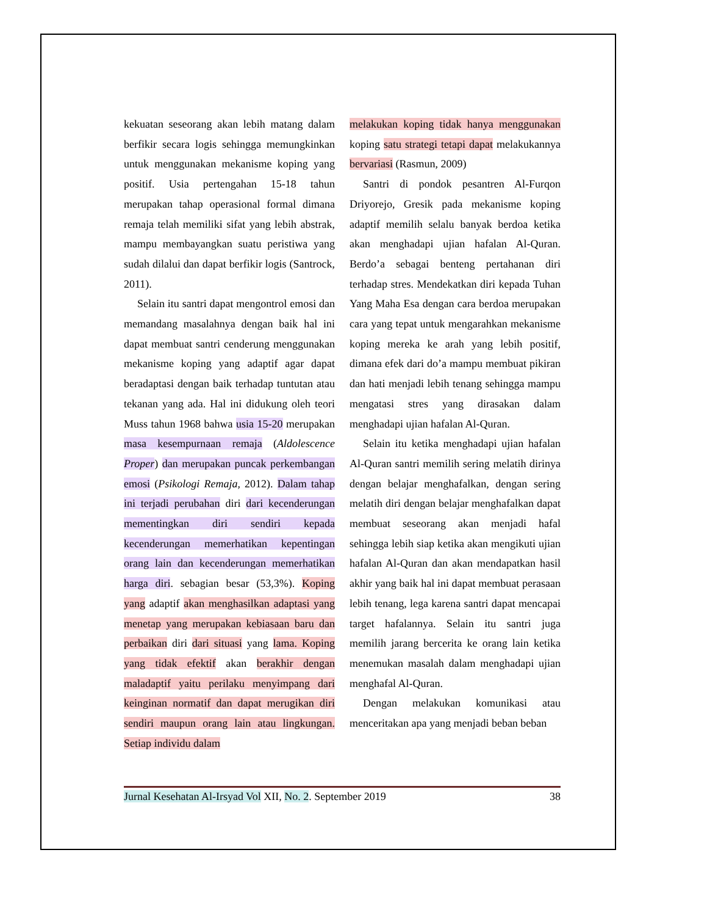kekuatan seseorang akan lebih matang dalam berfikir secara logis sehingga memungkinkan untuk menggunakan mekanisme koping yang positif. Usia pertengahan 15-18 tahun merupakan tahap operasional formal dimana remaja telah memiliki sifat yang lebih abstrak, mampu membayangkan suatu peristiwa yang sudah dilalui dan dapat berfikir logis (Santrock, 2011).
Selain itu santri dapat mengontrol emosi dan memandang masalahnya dengan baik hal ini dapat membuat santri cenderung menggunakan mekanisme koping yang adaptif agar dapat beradaptasi dengan baik terhadap tuntutan atau tekanan yang ada. Hal ini didukung oleh teori Muss tahun 1968 bahwa usia 15-20 merupakan masa kesempurnaan remaja (Aldolescence Proper) dan merupakan puncak perkembangan emosi (Psikologi Remaja, 2012). Dalam tahap ini terjadi perubahan diri dari kecenderungan mementingkan diri sendiri kepada kecenderungan memerhatikan kepentingan orang lain dan kecenderungan memerhatikan harga diri. sebagian besar (53,3%). Koping yang adaptif akan menghasilkan adaptasi yang menetap yang merupakan kebiasaan baru dan perbaikan diri dari situasi yang lama. Koping yang tidak efektif akan berakhir dengan maladaptif yaitu perilaku menyimpang dari keinginan normatif dan dapat merugikan diri sendiri maupun orang lain atau lingkungan. Setiap individu dalam
melakukan koping tidak hanya menggunakan koping satu strategi tetapi dapat melakukannya bervariasi (Rasmun, 2009)
Santri di pondok pesantren Al-Furqon Driyorejo, Gresik pada mekanisme koping adaptif memilih selalu banyak berdoa ketika akan menghadapi ujian hafalan Al-Quran. Berdo’a sebagai benteng pertahanan diri terhadap stres. Mendekatkan diri kepada Tuhan Yang Maha Esa dengan cara berdoa merupakan cara yang tepat untuk mengarahkan mekanisme koping mereka ke arah yang lebih positif, dimana efek dari do’a mampu membuat pikiran dan hati menjadi lebih tenang sehingga mampu mengatasi stres yang dirasakan dalam menghadapi ujian hafalan Al-Quran.
Selain itu ketika menghadapi ujian hafalan Al-Quran santri memilih sering melatih dirinya dengan belajar menghafalkan, dengan sering melatih diri dengan belajar menghafalkan dapat membuat seseorang akan menjadi hafal sehingga lebih siap ketika akan mengikuti ujian hafalan Al-Quran dan akan mendapatkan hasil akhir yang baik hal ini dapat membuat perasaan lebih tenang, lega karena santri dapat mencapai target hafalannya. Selain itu santri juga memilih jarang bercerita ke orang lain ketika menemukan masalah dalam menghadapi ujian menghafal Al-Quran.
Dengan melakukan komunikasi atau menceritakan apa yang menjadi beban beban
Jurnal Kesehatan Al-Irsyad Vol XII, No. 2. September 2019 38